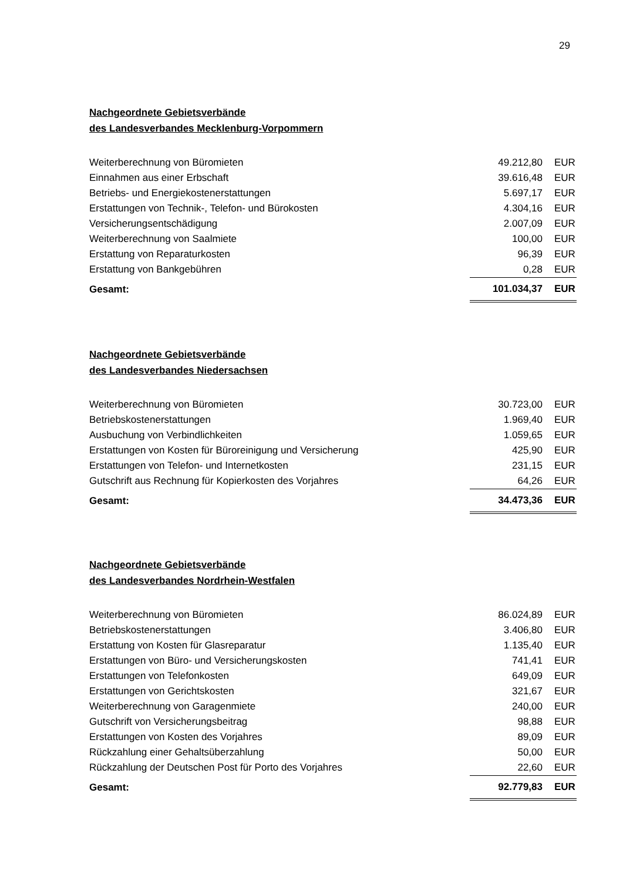29
Nachgeordnete Gebietsverbände
des Landesverbandes Mecklenburg-Vorpommern
| Weiterberechnung von Büromieten | 49.212,80 | EUR |
| Einnahmen aus einer Erbschaft | 39.616,48 | EUR |
| Betriebs- und Energiekostenerstattungen | 5.697,17 | EUR |
| Erstattungen von Technik-, Telefon- und Bürokosten | 4.304,16 | EUR |
| Versicherungsentschädigung | 2.007,09 | EUR |
| Weiterberechnung von Saalmiete | 100,00 | EUR |
| Erstattung von Reparaturkosten | 96,39 | EUR |
| Erstattung von Bankgebühren | 0,28 | EUR |
| Gesamt: | 101.034,37 | EUR |
Nachgeordnete Gebietsverbände
des Landesverbandes Niedersachsen
| Weiterberechnung von Büromieten | 30.723,00 | EUR |
| Betriebskostenerstattungen | 1.969,40 | EUR |
| Ausbuchung von Verbindlichkeiten | 1.059,65 | EUR |
| Erstattungen von Kosten für Büroreinigung und Versicherung | 425,90 | EUR |
| Erstattungen von Telefon- und Internetkosten | 231,15 | EUR |
| Gutschrift aus Rechnung für Kopierkosten des Vorjahres | 64,26 | EUR |
| Gesamt: | 34.473,36 | EUR |
Nachgeordnete Gebietsverbände
des Landesverbandes Nordrhein-Westfalen
| Weiterberechnung von Büromieten | 86.024,89 | EUR |
| Betriebskostenerstattungen | 3.406,80 | EUR |
| Erstattung von Kosten für Glasreparatur | 1.135,40 | EUR |
| Erstattungen von Büro- und Versicherungskosten | 741,41 | EUR |
| Erstattungen von Telefonkosten | 649,09 | EUR |
| Erstattungen von Gerichtskosten | 321,67 | EUR |
| Weiterberechnung von Garagenmiete | 240,00 | EUR |
| Gutschrift von Versicherungsbeitrag | 98,88 | EUR |
| Erstattungen von Kosten des Vorjahres | 89,09 | EUR |
| Rückzahlung einer Gehaltsüberzahlung | 50,00 | EUR |
| Rückzahlung der Deutschen Post für Porto des Vorjahres | 22,60 | EUR |
| Gesamt: | 92.779,83 | EUR |